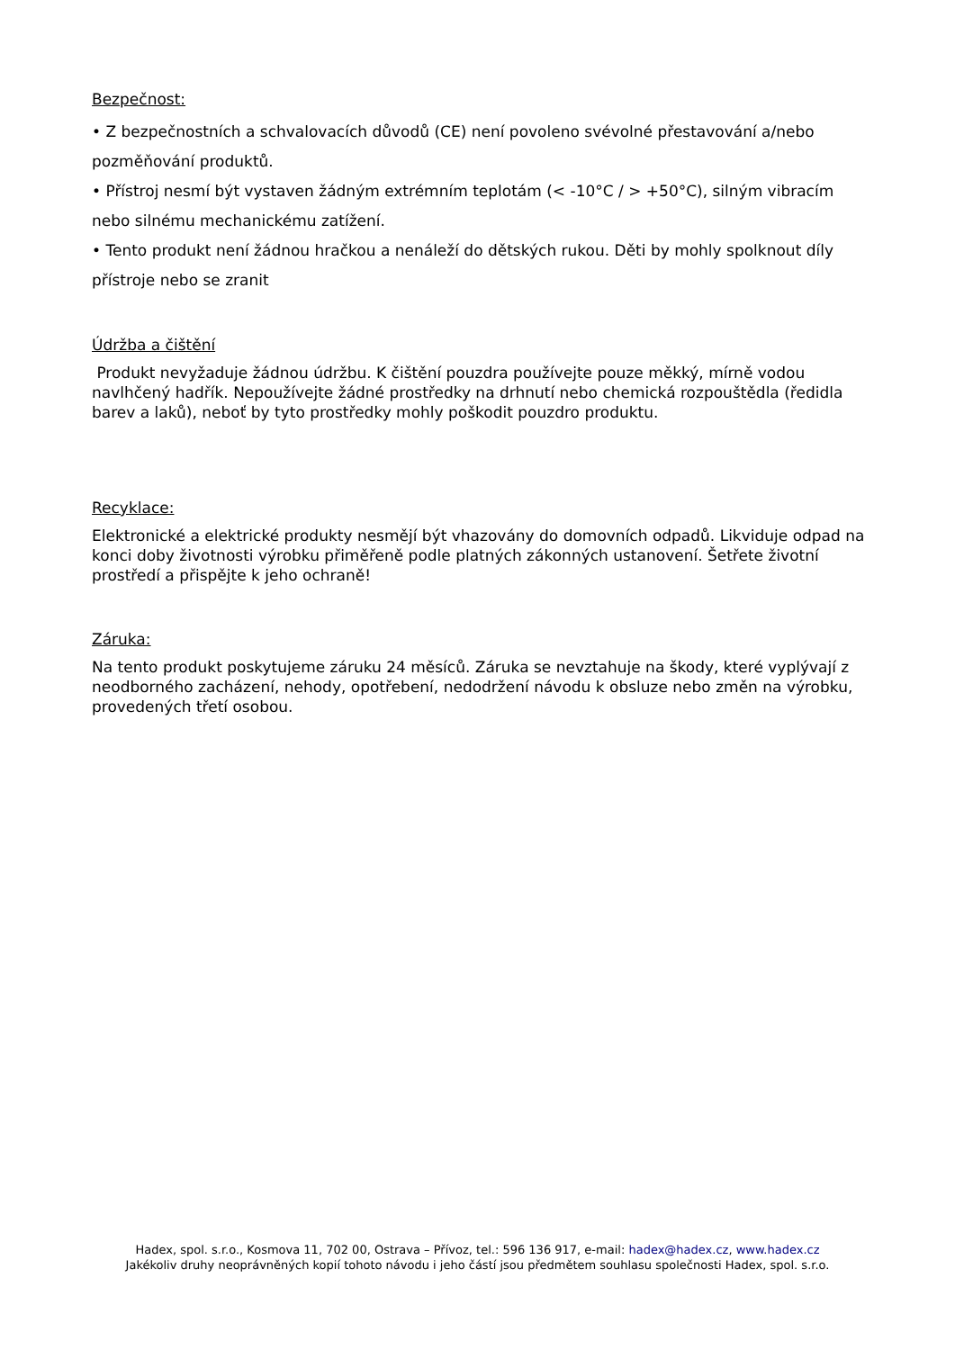Bezpečnost:
• Z bezpečnostních a schvalovacích důvodů (CE) není povoleno svévolné přestavování a/nebo pozměňování produktů.
• Přístroj nesmí být vystaven žádným extrémním teplotám (< -10°C / > +50°C), silným vibracím nebo silnému mechanickému zatížení.
• Tento produkt není žádnou hračkou a nenáleží do dětských rukou. Děti by mohly spolknout díly přístroje nebo se zranit
Údržba a čištění
Produkt nevyžaduje žádnou údržbu. K čištění pouzdra používejte pouze měkký, mírně vodou navlhčený hadřík. Nepoužívejte žádné prostředky na drhnutí nebo chemická rozpouštědla (ředidla barev a laků), neboť by tyto prostředky mohly poškodit pouzdro produktu.
Recyklace:
Elektronické a elektrické produkty nesmějí být vhazovány do domovních odpadů. Likviduje odpad na konci doby životnosti výrobku přiměřeně podle platných zákonných ustanovení. Šetřete životní prostředí a přispějte k jeho ochraně!
Záruka:
Na tento produkt poskytujeme záruku 24 měsíců. Záruka se nevztahuje na škody, které vyplývají z neodborného zacházení, nehody, opotřebení, nedodržení návodu k obsluze nebo změn na výrobku, provedených třetí osobou.
Hadex, spol. s.r.o., Kosmova 11, 702 00, Ostrava – Přívoz, tel.: 596 136 917, e-mail: hadex@hadex.cz, www.hadex.cz
Jakékoliv druhy neoprávněných kopií tohoto návodu i jeho částí jsou předmětem souhlasu společnosti Hadex, spol. s.r.o.